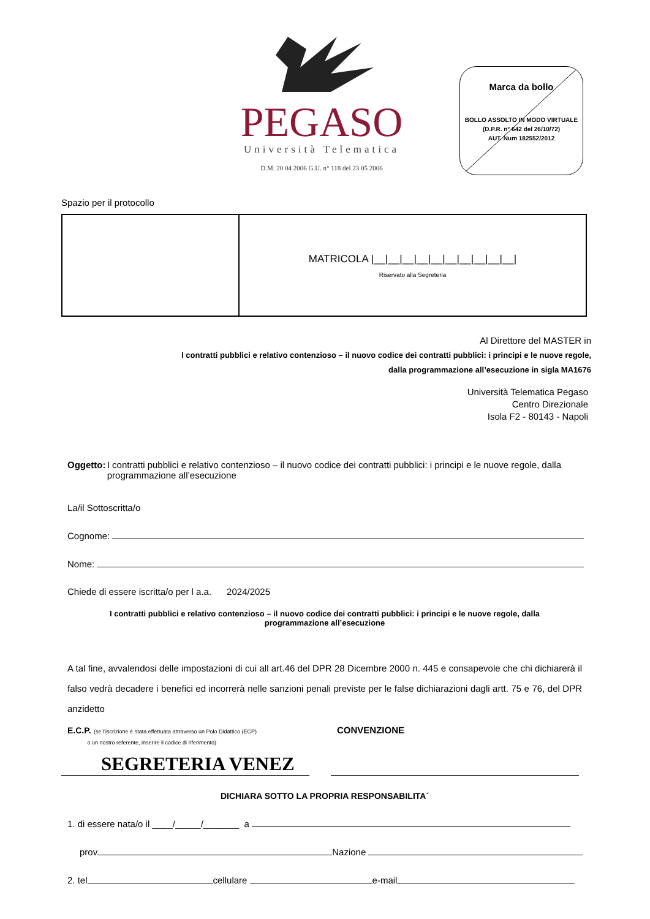PEGASO
Università Telematica
D.M. 20 04 2006 G.U. n° 118 del 23 05 2006
Marca da bollo
BOLLO ASSOLTO IN MODO VIRTUALE
(D.P.R. n° 642 del 26/10/72)
AUT. Num 182552/2012
Spazio per il protocollo
| | MATRICOLA /__/__/__/__/__/__/__/__/__/__/ Riservato alla Segreteria |
Al Direttore del MASTER in
I contratti pubblici e relativo contenzioso – il nuovo codice dei contratti pubblici: i principi e le nuove regole,
dalla programmazione all’esecuzione in sigla MA1676
Università Telematica Pegaso
Centro Direzionale
Isola F2 - 80143 - Napoli
Oggetto: I contratti pubblici e relativo contenzioso – il nuovo codice dei contratti pubblici: i principi e le nuove regole, dalla programmazione all’esecuzione
La/il Sottoscritta/o
Cognome:
Nome:
Chiede di essere iscritta/o per l a.a. 2024/2025
I contratti pubblici e relativo contenzioso – il nuovo codice dei contratti pubblici: i principi e le nuove regole, dalla
programmazione all’esecuzione
A tal fine, avvalendosi delle impostazioni di cui all art.46 del DPR 28 Dicembre 2000 n. 445 e consapevole che chi dichiarerà il falso vedrà decadere i benefici ed incorrerà nelle sanzioni penali previste per le false dichiarazioni dagli artt. 75 e 76, del DPR anzidetto
E.C.P. (se l’iscrizione è stata effettuata attraverso un Polo Didattico (ECP)
o un nostro referente, inserire il codice di riferimento)
CONVENZIONE
SEGRETERIA VENEZ
DICHIARA SOTTO LA PROPRIA RESPONSABILITA´
1. di essere nata/o il ____/_____/_______ a
prov. Nazione
2. tel cellulare e-mail